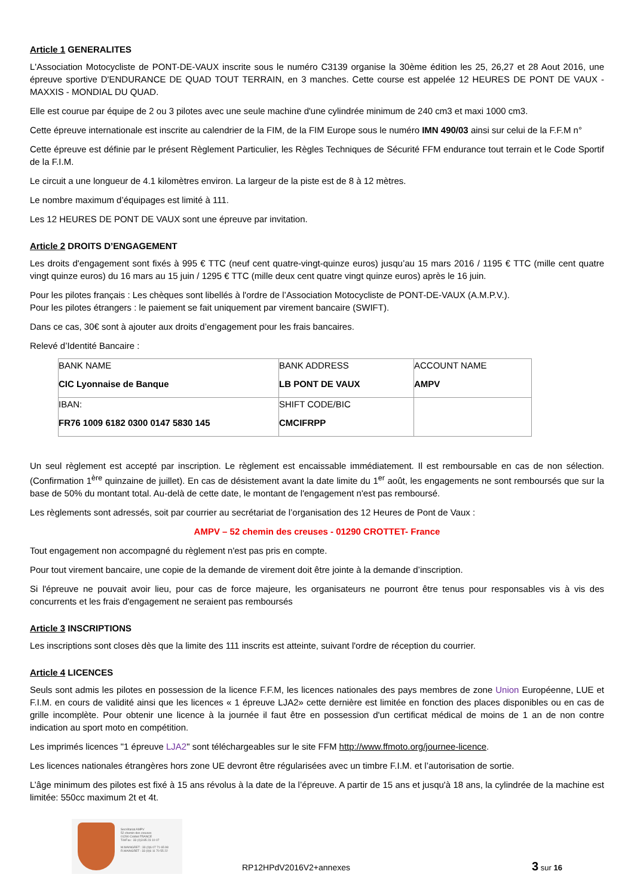Article 1 GENERALITES
L'Association Motocycliste de PONT-DE-VAUX inscrite sous le numéro C3139 organise la 30ème édition les 25, 26,27 et 28 Aout 2016, une épreuve sportive D'ENDURANCE DE QUAD TOUT TERRAIN, en 3 manches. Cette course est appelée 12 HEURES DE PONT DE VAUX - MAXXIS - MONDIAL DU QUAD.
Elle est courue par équipe de 2 ou 3 pilotes avec une seule machine d'une cylindrée minimum de 240 cm3 et maxi 1000 cm3.
Cette épreuve internationale est inscrite au calendrier de la FIM, de la FIM Europe sous le numéro IMN 490/03 ainsi sur celui de la F.F.M n°
Cette épreuve est définie par le présent Règlement Particulier, les Règles Techniques de Sécurité FFM endurance tout terrain et le Code Sportif de la F.I.M.
Le circuit a une longueur de 4.1 kilomètres environ. La largeur de la piste est de 8 à 12 mètres.
Le nombre maximum d’équipages est limité à 111.
Les 12 HEURES DE PONT DE VAUX sont une épreuve par invitation.
Article 2 DROITS D’ENGAGEMENT
Les droits d'engagement sont fixés à 995 € TTC (neuf cent quatre-vingt-quinze euros) jusqu’au 15 mars 2016 / 1195 € TTC (mille cent quatre vingt quinze euros) du 16 mars au 15 juin / 1295 € TTC (mille deux cent quatre vingt quinze euros) après le 16 juin.
Pour les pilotes français : Les chèques sont libellés à l'ordre de l’Association Motocycliste de PONT-DE-VAUX (A.M.P.V.).
Pour les pilotes étrangers : le paiement se fait uniquement par virement bancaire (SWIFT).
Dans ce cas, 30€ sont à ajouter aux droits d’engagement pour les frais bancaires.
Relevé d’Identité Bancaire :
| BANK NAME CIC Lyonnaise de Banque | BANK ADDRESS LB PONT DE VAUX | ACCOUNT NAME AMPV |
| IBAN: FR76 1009 6182 0300 0147 5830 145 | SHIFT CODE/BIC CMCIFRPP | |
Un seul règlement est accepté par inscription. Le règlement est encaissable immédiatement. Il est remboursable en cas de non sélection. (Confirmation 1<sup>ère</sup> quinzaine de juillet). En cas de désistement avant la date limite du 1<sup>er</sup> août, les engagements ne sont remboursés que sur la base de 50% du montant total. Au-delà de cette date, le montant de l'engagement n'est pas remboursé.
Les règlements sont adressés, soit par courrier au secrétariat de l’organisation des 12 Heures de Pont de Vaux :
AMPV – 52 chemin des creuses - 01290 CROTTET- France
Tout engagement non accompagné du règlement n'est pas pris en compte.
Pour tout virement bancaire, une copie de la demande de virement doit être jointe à la demande d’inscription.
Si l'épreuve ne pouvait avoir lieu, pour cas de force majeure, les organisateurs ne pourront être tenus pour responsables vis à vis des concurrents et les frais d'engagement ne seraient pas remboursés
Article 3 INSCRIPTIONS
Les inscriptions sont closes dès que la limite des 111 inscrits est atteinte, suivant l'ordre de réception du courrier.
Article 4 LICENCES
Seuls sont admis les pilotes en possession de la licence F.F.M, les licences nationales des pays membres de zone Union Européenne, LUE et F.I.M. en cours de validité ainsi que les licences « 1 épreuve LJA2» cette dernière est limitée en fonction des places disponibles ou en cas de grille incomplète. Pour obtenir une licence à la journée il faut être en possession d'un certificat médical de moins de 1 an de non contre indication au sport moto en compétition.
Les imprimés licences "1 épreuve LJA2" sont téléchargeables sur le site FFM http://www.ffmoto.org/journee-licence.
Les licences nationales étrangères hors zone UE devront être régularisées avec un timbre F.I.M. et l’autorisation de sortie.
L’âge minimum des pilotes est fixé à 15 ans révolus à la date de la l’épreuve. A partir de 15 ans et jusqu'à 18 ans, la cylindrée de la machine est limitée: 550cc maximum 2t et 4t.
Secrétariat AMPV
52 chemin des creuses
01290 Crottet FRANCE
Tél/Fax : 33 (0)3 85 23 10 07
M.MAINGRET : 33 (0)6 07 71 65 98
R.MAINGRET : 33 (0)6 11 70 55 22
RP12HPdV2016V2+annexes
3 sur 16